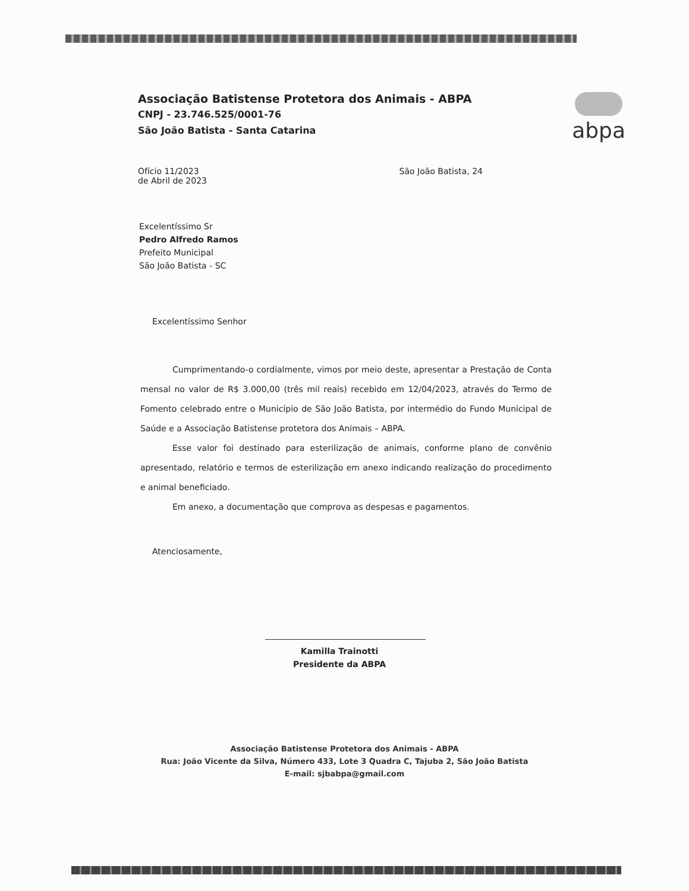Associação Batistense Protetora dos Animais - ABPA
CNPJ - 23.746.525/0001-76
São João Batista - Santa Catarina
abpa
Ofício 11/2023
de Abril de 2023
São João Batista, 24
Excelentíssimo Sr
Pedro Alfredo Ramos
Prefeito Municipal
São João Batista - SC
Excelentíssimo Senhor
Cumprimentando-o cordialmente, vimos por meio deste, apresentar a Prestação de Conta mensal no valor de R$ 3.000,00 (três mil reais) recebido em 12/04/2023, através do Termo de Fomento celebrado entre o Município de São João Batista, por intermédio do Fundo Municipal de Saúde e a Associação Batistense protetora dos Animais – ABPA.
Esse valor foi destinado para esterilização de animais, conforme plano de convênio apresentado, relatório e termos de esterilização em anexo indicando realização do procedimento e animal beneficiado.
Em anexo, a documentação que comprova as despesas e pagamentos.
Atenciosamente,
Kamilla Trainotti
Presidente da ABPA
Associação Batistense Protetora dos Animais - ABPA
Rua: João Vicente da Silva, Número 433, Lote 3 Quadra C, Tajuba 2, São João Batista
E-mail: sjbabpa@gmail.com